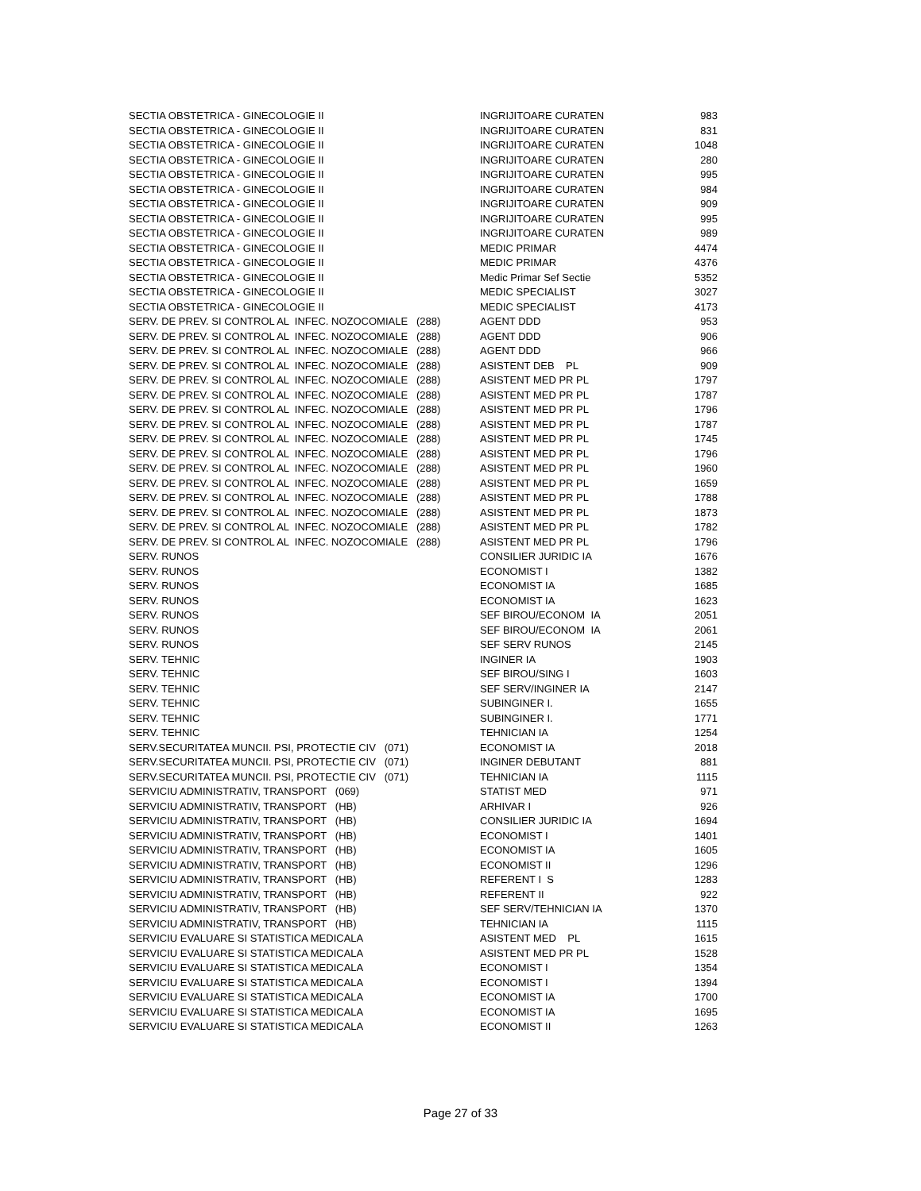| SECTIA OBSTETRICA - GINECOLOGIE II | INGRIJITOARE CURATEN | 983 |
| SECTIA OBSTETRICA - GINECOLOGIE II | INGRIJITOARE CURATEN | 831 |
| SECTIA OBSTETRICA - GINECOLOGIE II | INGRIJITOARE CURATEN | 1048 |
| SECTIA OBSTETRICA - GINECOLOGIE II | INGRIJITOARE CURATEN | 280 |
| SECTIA OBSTETRICA - GINECOLOGIE II | INGRIJITOARE CURATEN | 995 |
| SECTIA OBSTETRICA - GINECOLOGIE II | INGRIJITOARE CURATEN | 984 |
| SECTIA OBSTETRICA - GINECOLOGIE II | INGRIJITOARE CURATEN | 909 |
| SECTIA OBSTETRICA - GINECOLOGIE II | INGRIJITOARE CURATEN | 995 |
| SECTIA OBSTETRICA - GINECOLOGIE II | INGRIJITOARE CURATEN | 989 |
| SECTIA OBSTETRICA - GINECOLOGIE II | MEDIC PRIMAR | 4474 |
| SECTIA OBSTETRICA - GINECOLOGIE II | MEDIC PRIMAR | 4376 |
| SECTIA OBSTETRICA - GINECOLOGIE II | Medic Primar Sef Sectie | 5352 |
| SECTIA OBSTETRICA - GINECOLOGIE II | MEDIC SPECIALIST | 3027 |
| SECTIA OBSTETRICA - GINECOLOGIE II | MEDIC SPECIALIST | 4173 |
| SERV. DE PREV. SI CONTROL AL INFEC. NOZOCOMIALE (288) | AGENT DDD | 953 |
| SERV. DE PREV. SI CONTROL AL INFEC. NOZOCOMIALE (288) | AGENT DDD | 906 |
| SERV. DE PREV. SI CONTROL AL INFEC. NOZOCOMIALE (288) | AGENT DDD | 966 |
| SERV. DE PREV. SI CONTROL AL INFEC. NOZOCOMIALE (288) | ASISTENT DEB PL | 909 |
| SERV. DE PREV. SI CONTROL AL INFEC. NOZOCOMIALE (288) | ASISTENT MED PR PL | 1797 |
| SERV. DE PREV. SI CONTROL AL INFEC. NOZOCOMIALE (288) | ASISTENT MED PR PL | 1787 |
| SERV. DE PREV. SI CONTROL AL INFEC. NOZOCOMIALE (288) | ASISTENT MED PR PL | 1796 |
| SERV. DE PREV. SI CONTROL AL INFEC. NOZOCOMIALE (288) | ASISTENT MED PR PL | 1787 |
| SERV. DE PREV. SI CONTROL AL INFEC. NOZOCOMIALE (288) | ASISTENT MED PR PL | 1745 |
| SERV. DE PREV. SI CONTROL AL INFEC. NOZOCOMIALE (288) | ASISTENT MED PR PL | 1796 |
| SERV. DE PREV. SI CONTROL AL INFEC. NOZOCOMIALE (288) | ASISTENT MED PR PL | 1960 |
| SERV. DE PREV. SI CONTROL AL INFEC. NOZOCOMIALE (288) | ASISTENT MED PR PL | 1659 |
| SERV. DE PREV. SI CONTROL AL INFEC. NOZOCOMIALE (288) | ASISTENT MED PR PL | 1788 |
| SERV. DE PREV. SI CONTROL AL INFEC. NOZOCOMIALE (288) | ASISTENT MED PR PL | 1873 |
| SERV. DE PREV. SI CONTROL AL INFEC. NOZOCOMIALE (288) | ASISTENT MED PR PL | 1782 |
| SERV. DE PREV. SI CONTROL AL INFEC. NOZOCOMIALE (288) | ASISTENT MED PR PL | 1796 |
| SERV. RUNOS | CONSILIER JURIDIC IA | 1676 |
| SERV. RUNOS | ECONOMIST I | 1382 |
| SERV. RUNOS | ECONOMIST IA | 1685 |
| SERV. RUNOS | ECONOMIST IA | 1623 |
| SERV. RUNOS | SEF BIROU/ECONOM IA | 2051 |
| SERV. RUNOS | SEF BIROU/ECONOM IA | 2061 |
| SERV. RUNOS | SEF SERV RUNOS | 2145 |
| SERV. TEHNIC | INGINER IA | 1903 |
| SERV. TEHNIC | SEF BIROU/SING I | 1603 |
| SERV. TEHNIC | SEF SERV/INGINER IA | 2147 |
| SERV. TEHNIC | SUBINGINER I. | 1655 |
| SERV. TEHNIC | SUBINGINER I. | 1771 |
| SERV. TEHNIC | TEHNICIAN IA | 1254 |
| SERV.SECURITATEA MUNCII. PSI, PROTECTIE CIV (071) | ECONOMIST IA | 2018 |
| SERV.SECURITATEA MUNCII. PSI, PROTECTIE CIV (071) | INGINER DEBUTANT | 881 |
| SERV.SECURITATEA MUNCII. PSI, PROTECTIE CIV (071) | TEHNICIAN IA | 1115 |
| SERVICIU ADMINISTRATIV, TRANSPORT (069) | STATIST MED | 971 |
| SERVICIU ADMINISTRATIV, TRANSPORT (HB) | ARHIVAR I | 926 |
| SERVICIU ADMINISTRATIV, TRANSPORT (HB) | CONSILIER JURIDIC IA | 1694 |
| SERVICIU ADMINISTRATIV, TRANSPORT (HB) | ECONOMIST I | 1401 |
| SERVICIU ADMINISTRATIV, TRANSPORT (HB) | ECONOMIST IA | 1605 |
| SERVICIU ADMINISTRATIV, TRANSPORT (HB) | ECONOMIST II | 1296 |
| SERVICIU ADMINISTRATIV, TRANSPORT (HB) | REFERENT I S | 1283 |
| SERVICIU ADMINISTRATIV, TRANSPORT (HB) | REFERENT II | 922 |
| SERVICIU ADMINISTRATIV, TRANSPORT (HB) | SEF SERV/TEHNICIAN IA | 1370 |
| SERVICIU ADMINISTRATIV, TRANSPORT (HB) | TEHNICIAN IA | 1115 |
| SERVICIU EVALUARE SI STATISTICA MEDICALA | ASISTENT MED PL | 1615 |
| SERVICIU EVALUARE SI STATISTICA MEDICALA | ASISTENT MED PR PL | 1528 |
| SERVICIU EVALUARE SI STATISTICA MEDICALA | ECONOMIST I | 1354 |
| SERVICIU EVALUARE SI STATISTICA MEDICALA | ECONOMIST I | 1394 |
| SERVICIU EVALUARE SI STATISTICA MEDICALA | ECONOMIST IA | 1700 |
| SERVICIU EVALUARE SI STATISTICA MEDICALA | ECONOMIST IA | 1695 |
| SERVICIU EVALUARE SI STATISTICA MEDICALA | ECONOMIST II | 1263 |
Page 27 of 33